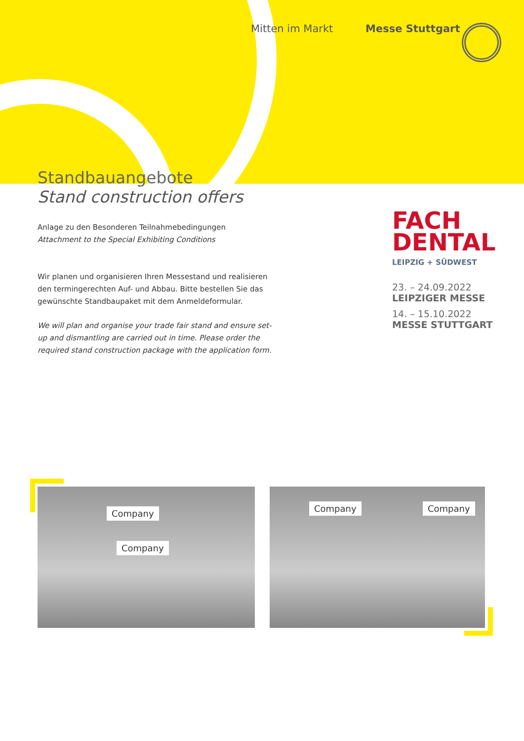Mitten im Markt Messe Stuttgart
Standbauangebote
Stand construction offers
Anlage zu den Besonderen Teilnahmebedingungen
Attachment to the Special Exhibiting Conditions
Wir planen und organisieren Ihren Messestand und realisieren den termingerechten Auf- und Abbau. Bitte bestellen Sie das gewünschte Standbaupaket mit dem Anmeldeformular.
We will plan and organise your trade fair stand and ensure set-up and dismantling are carried out in time. Please order the required stand construction package with the application form.
FACH
DENTAL
LEIPZIG + SÜDWEST
23. – 24.09.2022
LEIPZIGER MESSE
14. – 15.10.2022
MESSE STUTTGART
Company
Company
Company Company